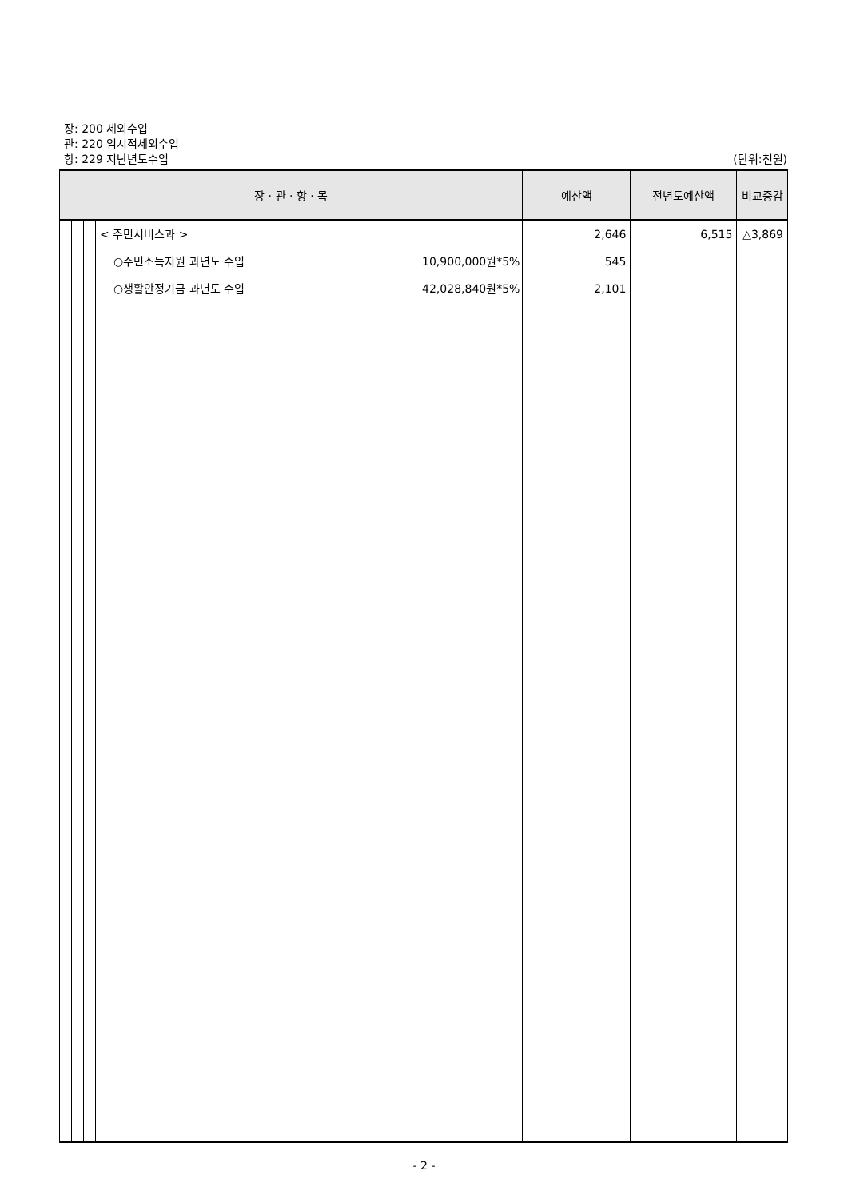장: 200 세외수입
관: 220 임시적세외수입
항: 229 지난년도수입 (단위:천원)
| 장 · 관 · 항 · 목 | | | | 예산액 | 전년도예산액 | 비교증감 |
| --- | --- | --- | --- | --- | --- | --- |
| | | | < 주민서비스과 > | 2,646 | 6,515 | △3,869 |
| | | | ○주민소득지원 과년도 수입 10,900,000원*5% | 545 | | |
| | | | ○생활안정기금 과년도 수입 42,028,840원*5% | 2,101 | | |
- 2 -